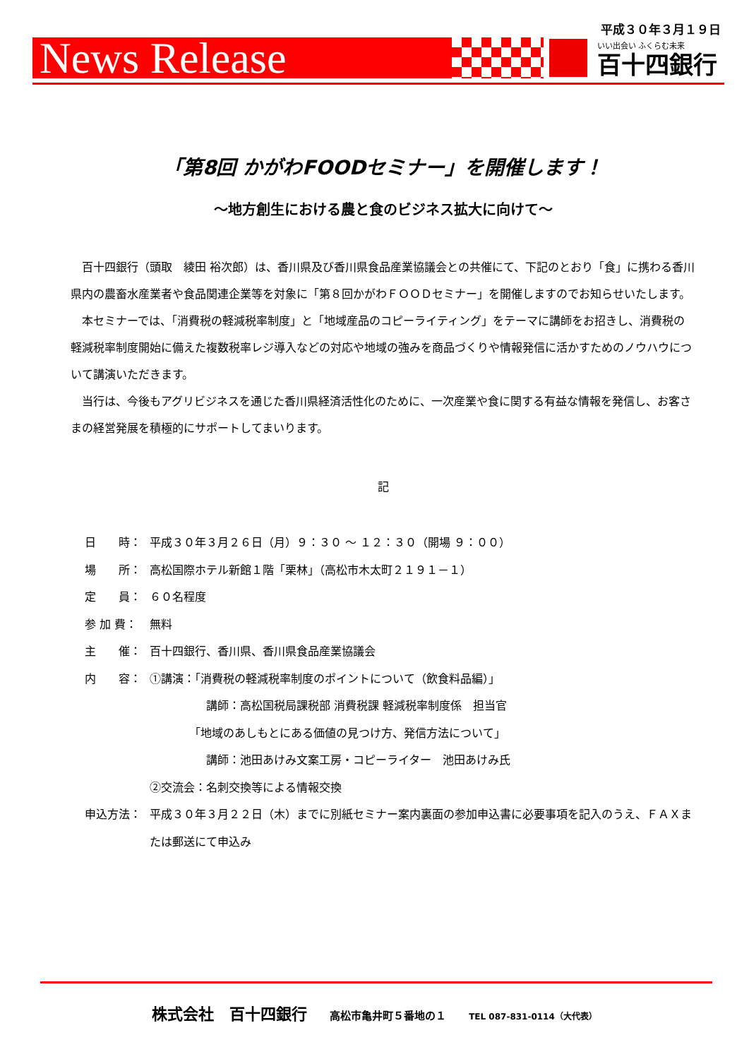平成３０年３月１９日
News Release いい出会い ふくらむ未来
百十四銀行
「第8回 かがわFOODセミナー」を開催します！
～地方創生における農と食のビジネス拡大に向けて～
百十四銀行（頭取　綾田 裕次郎）は、香川県及び香川県食品産業協議会との共催にて、下記のとおり「食」に携わる香川県内の農畜水産業者や食品関連企業等を対象に「第８回かがわＦＯＯＤセミナー」を開催しますのでお知らせいたします。
本セミナーでは、「消費税の軽減税率制度」と「地域産品のコピーライティング」をテーマに講師をお招きし、消費税の軽減税率制度開始に備えた複数税率レジ導入などの対応や地域の強みを商品づくりや情報発信に活かすためのノウハウについて講演いただきます。
当行は、今後もアグリビジネスを通じた香川県経済活性化のために、一次産業や食に関する有益な情報を発信し、お客さまの経営発展を積極的にサポートしてまいります。
記
日　　時： 平成３０年３月２６日（月）９：３０ ～ １２：３０（開場 ９：００）
場　　所： 高松国際ホテル新館１階「栗林」（高松市木太町２１９１－１）
定　　員： ６０名程度
参 加 費： 無料
主　　催： 百十四銀行、香川県、香川県食品産業協議会
内　　容： ①講演：「消費税の軽減税率制度のポイントについて（飲食料品編）」
　　　　　講師：高松国税局課税部 消費税課 軽減税率制度係　担当官
　　　　「地域のあしもとにある価値の見つけ方、発信方法について」
　　　　　講師：池田あけみ文案工房・コピーライター　池田あけみ氏
②交流会：名刺交換等による情報交換
申込方法： 平成３０年３月２２日（木）までに別紙セミナー案内裏面の参加申込書に必要事項を記入のうえ、ＦＡＸまたは郵送にて申込み
株式会社　百十四銀行　　高松市亀井町５番地の１　　TEL 087-831-0114（大代表）